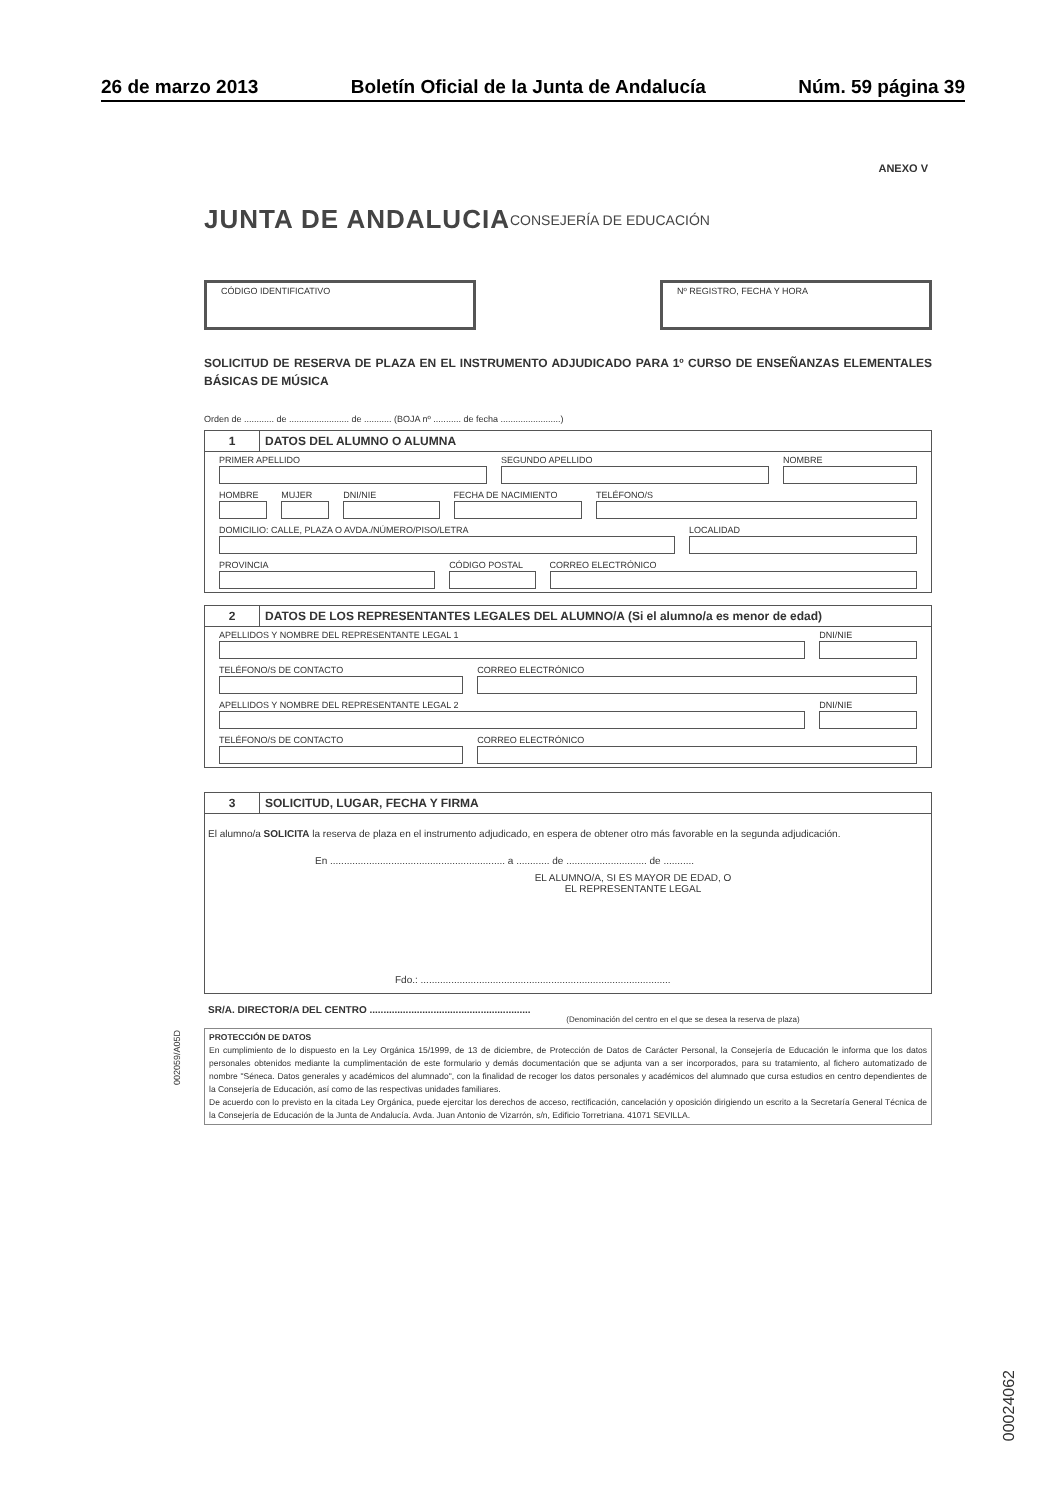26 de marzo 2013 Boletín Oficial de la Junta de Andalucía Núm. 59 página 39
ANEXO V
JUNTA DE ANDALUCIA CONSEJERÍA DE EDUCACIÓN
CÓDIGO IDENTIFICATIVO Nº REGISTRO, FECHA Y HORA
SOLICITUD DE RESERVA DE PLAZA EN EL INSTRUMENTO ADJUDICADO PARA 1º CURSO DE ENSEÑANZAS ELEMENTALES BÁSICAS DE MÚSICA
Orden de ............ de ........................ de ........... (BOJA nº ........... de fecha ........................)
1 DATOS DEL ALUMNO O ALUMNA
PRIMER APELLIDO SEGUNDO APELLIDO NOMBRE
HOMBRE MUJER DNI/NIE FECHA DE NACIMIENTO TELÉFONO/S
DOMICILIO: CALLE, PLAZA O AVDA./NÚMERO/PISO/LETRA
LOCALIDAD
PROVINCIA CÓDIGO POSTAL CORREO ELECTRÓNICO
2 DATOS DE LOS REPRESENTANTES LEGALES DEL ALUMNO/A (Si el alumno/a es menor de edad)
APELLIDOS Y NOMBRE DEL REPRESENTANTE LEGAL 1
DNI/NIE
TELÉFONO/S DE CONTACTO CORREO ELECTRÓNICO
APELLIDOS Y NOMBRE DEL REPRESENTANTE LEGAL 2
DNI/NIE
TELÉFONO/S DE CONTACTO CORREO ELECTRÓNICO
3 SOLICITUD, LUGAR, FECHA Y FIRMA
El alumno/a SOLICITA la reserva de plaza en el instrumento adjudicado, en espera de obtener otro más favorable en la segunda adjudicación.
En ............................................................... a ............ de ............................. de ...........
EL ALUMNO/A, SI ES MAYOR DE EDAD, O
EL REPRESENTANTE LEGAL
Fdo.: ..........................................................................................
SR/A. DIRECTOR/A DEL CENTRO ..........................................................
(Denominación del centro en el que se desea la reserva de plaza)
PROTECCIÓN DE DATOS
En cumplimiento de lo dispuesto en la Ley Orgánica 15/1999, de 13 de diciembre, de Protección de Datos de Carácter Personal, la Consejería de Educación le informa que los datos personales obtenidos mediante la cumplimentación de este formulario y demás documentación que se adjunta van a ser incorporados, para su tratamiento, al fichero automatizado de nombre "Séneca. Datos generales y académicos del alumnado", con la finalidad de recoger los datos personales y académicos del alumnado que cursa estudios en centro dependientes de la Consejería de Educación, así como de las respectivas unidades familiares.
De acuerdo con lo previsto en la citada Ley Orgánica, puede ejercitar los derechos de acceso, rectificación, cancelación y oposición dirigiendo un escrito a la Secretaría General Técnica de la Consejería de Educación de la Junta de Andalucía. Avda. Juan Antonio de Vizarrón, s/n, Edificio Torretriana. 41071 SEVILLA.
002059/A05D
00024062